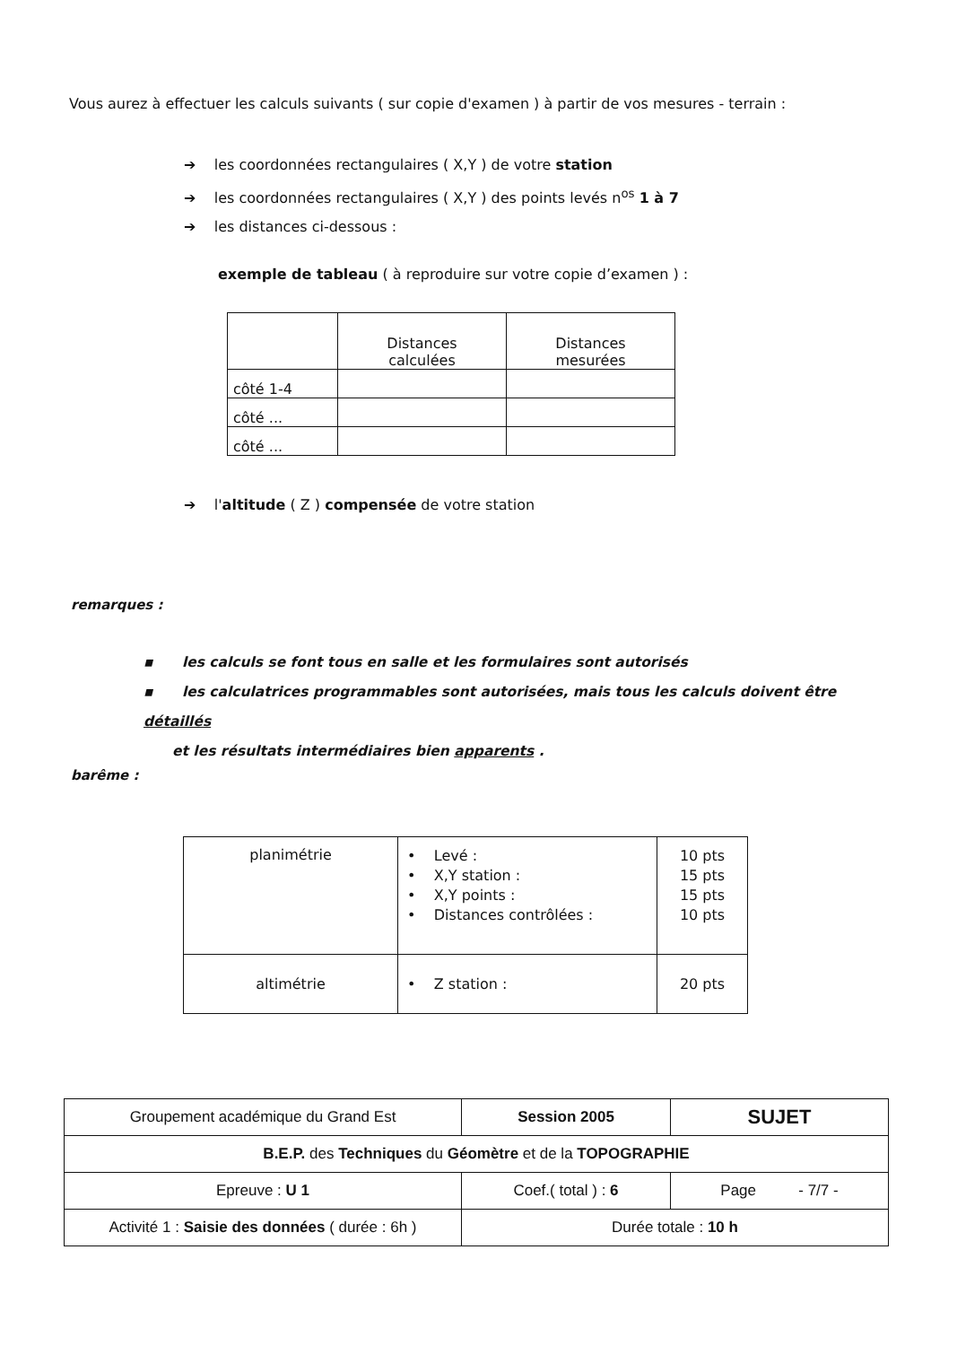Vous aurez à effectuer les calculs suivants ( sur copie d'examen ) à partir de vos mesures - terrain :
➔ les coordonnées rectangulaires ( X,Y ) de votre station
➔ les coordonnées rectangulaires ( X,Y ) des points levés n<sup>os</sup> 1 à 7
➔ les distances ci-dessous :
exemple de tableau ( à reproduire sur votre copie d’examen ) :
| | Distances calculées | Distances mesurées |
| côté 1-4 | | |
| côté ... | | |
| côté ... | | |
➔ l'altitude ( Z ) compensée de votre station
remarques :
▪ les calculs se font tous en salle et les formulaires sont autorisés
▪ les calculatrices programmables sont autorisées, mais tous les calculs doivent être détaillés
et les résultats intermédiaires bien apparents .
barême :
| planimétrie | • Levé : • X,Y station : • X,Y points : • Distances contrôlées : | 10 pts 15 pts 15 pts 10 pts |
| altimétrie | • Z station : | 20 pts |
| Groupement académique du Grand Est | Session 2005 | SUJET |
| B.E.P. des Techniques du Géomètre et de la TOPOGRAPHIE | | |
| Epreuve : U 1 | Coef.( total ) : 6 | Page - 7/7 - |
| Activité 1 : Saisie des données ( durée : 6h ) | Durée totale : 10 h | |